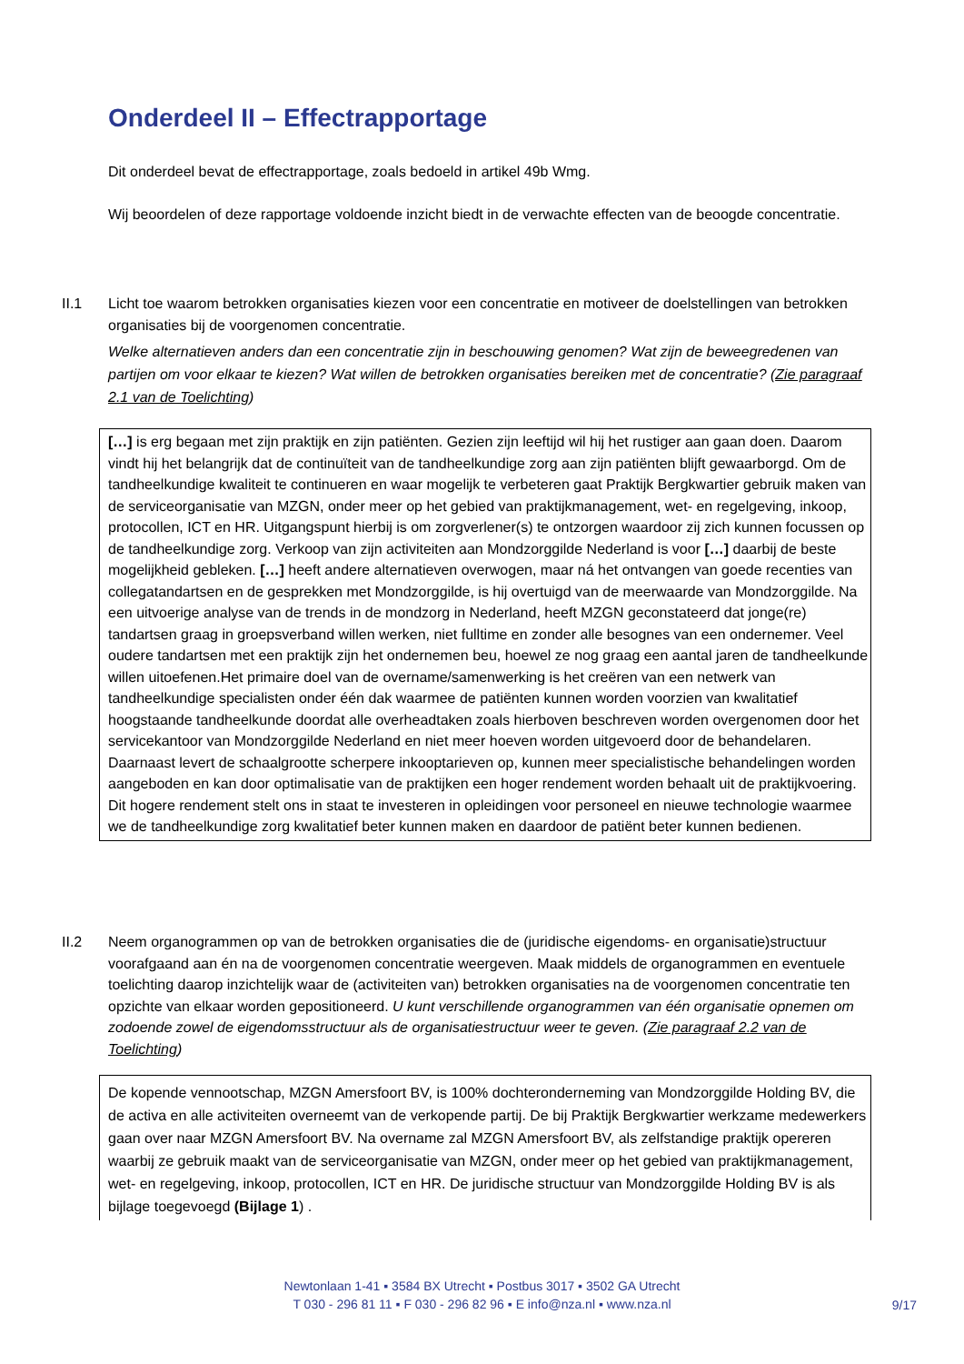Onderdeel II – Effectrapportage
Dit onderdeel bevat de effectrapportage, zoals bedoeld in artikel 49b Wmg.
Wij beoordelen of deze rapportage voldoende inzicht biedt in de verwachte effecten van de beoogde concentratie.
II.1 Licht toe waarom betrokken organisaties kiezen voor een concentratie en motiveer de doelstellingen van betrokken organisaties bij de voorgenomen concentratie.
Welke alternatieven anders dan een concentratie zijn in beschouwing genomen? Wat zijn de beweegredenen van partijen om voor elkaar te kiezen? Wat willen de betrokken organisaties bereiken met de concentratie? (Zie paragraaf 2.1 van de Toelichting)
[…] is erg begaan met zijn praktijk en zijn patiënten. Gezien zijn leeftijd wil hij het rustiger aan gaan doen. Daarom vindt hij het belangrijk dat de continuïteit van de tandheelkundige zorg aan zijn patiënten blijft gewaarborgd. Om de tandheelkundige kwaliteit te continueren en waar mogelijk te verbeteren gaat Praktijk Bergkwartier gebruik maken van de serviceorganisatie van MZGN, onder meer op het gebied van praktijkmanagement, wet- en regelgeving, inkoop, protocollen, ICT en HR. Uitgangspunt hierbij is om zorgverlener(s) te ontzorgen waardoor zij zich kunnen focussen op de tandheelkundige zorg. Verkoop van zijn activiteiten aan Mondzorggilde Nederland is voor […] daarbij de beste mogelijkheid gebleken. […] heeft andere alternatieven overwogen, maar ná het ontvangen van goede recenties van collegatandartsen en de gesprekken met Mondzorggilde, is hij overtuigd van de meerwaarde van Mondzorggilde. Na een uitvoerige analyse van de trends in de mondzorg in Nederland, heeft MZGN geconstateerd dat jonge(re) tandartsen graag in groepsverband willen werken, niet fulltime en zonder alle besognes van een ondernemer. Veel oudere tandartsen met een praktijk zijn het ondernemen beu, hoewel ze nog graag een aantal jaren de tandheelkunde willen uitoefenen.Het primaire doel van de overname/samenwerking is het creëren van een netwerk van tandheelkundige specialisten onder één dak waarmee de patiënten kunnen worden voorzien van kwalitatief hoogstaande tandheelkunde doordat alle overheadtaken zoals hierboven beschreven worden overgenomen door het servicekantoor van Mondzorggilde Nederland en niet meer hoeven worden uitgevoerd door de behandelaren. Daarnaast levert de schaalgrootte scherpere inkooptarieven op, kunnen meer specialistische behandelingen worden aangeboden en kan door optimalisatie van de praktijken een hoger rendement worden behaalt uit de praktijkvoering. Dit hogere rendement stelt ons in staat te investeren in opleidingen voor personeel en nieuwe technologie waarmee we de tandheelkundige zorg kwalitatief beter kunnen maken en daardoor de patiënt beter kunnen bedienen.
II.2 Neem organogrammen op van de betrokken organisaties die de (juridische eigendoms- en organisatie)structuur voorafgaand aan én na de voorgenomen concentratie weergeven. Maak middels de organogrammen en eventuele toelichting daarop inzichtelijk waar de (activiteiten van) betrokken organisaties na de voorgenomen concentratie ten opzichte van elkaar worden gepositioneerd. U kunt verschillende organogrammen van één organisatie opnemen om zodoende zowel de eigendomsstructuur als de organisatiestructuur weer te geven. (Zie paragraaf 2.2 van de Toelichting)
De kopende vennootschap, MZGN Amersfoort BV, is 100% dochteronderneming van Mondzorggilde Holding BV, die de activa en alle activiteiten overneemt van de verkopende partij. De bij Praktijk Bergkwartier werkzame medewerkers gaan over naar MZGN Amersfoort BV. Na overname zal MZGN Amersfoort BV, als zelfstandige praktijk opereren waarbij ze gebruik maakt van de serviceorganisatie van MZGN, onder meer op het gebied van praktijkmanagement, wet- en regelgeving, inkoop, protocollen, ICT en HR. De juridische structuur van Mondzorggilde Holding BV is als bijlage toegevoegd (Bijlage 1) .
Newtonlaan 1-41 ▪ 3584 BX Utrecht ▪ Postbus 3017 ▪ 3502 GA Utrecht
T 030 - 296 81 11 ▪ F 030 - 296 82 96 ▪ E info@nza.nl ▪ www.nza.nl
9/17